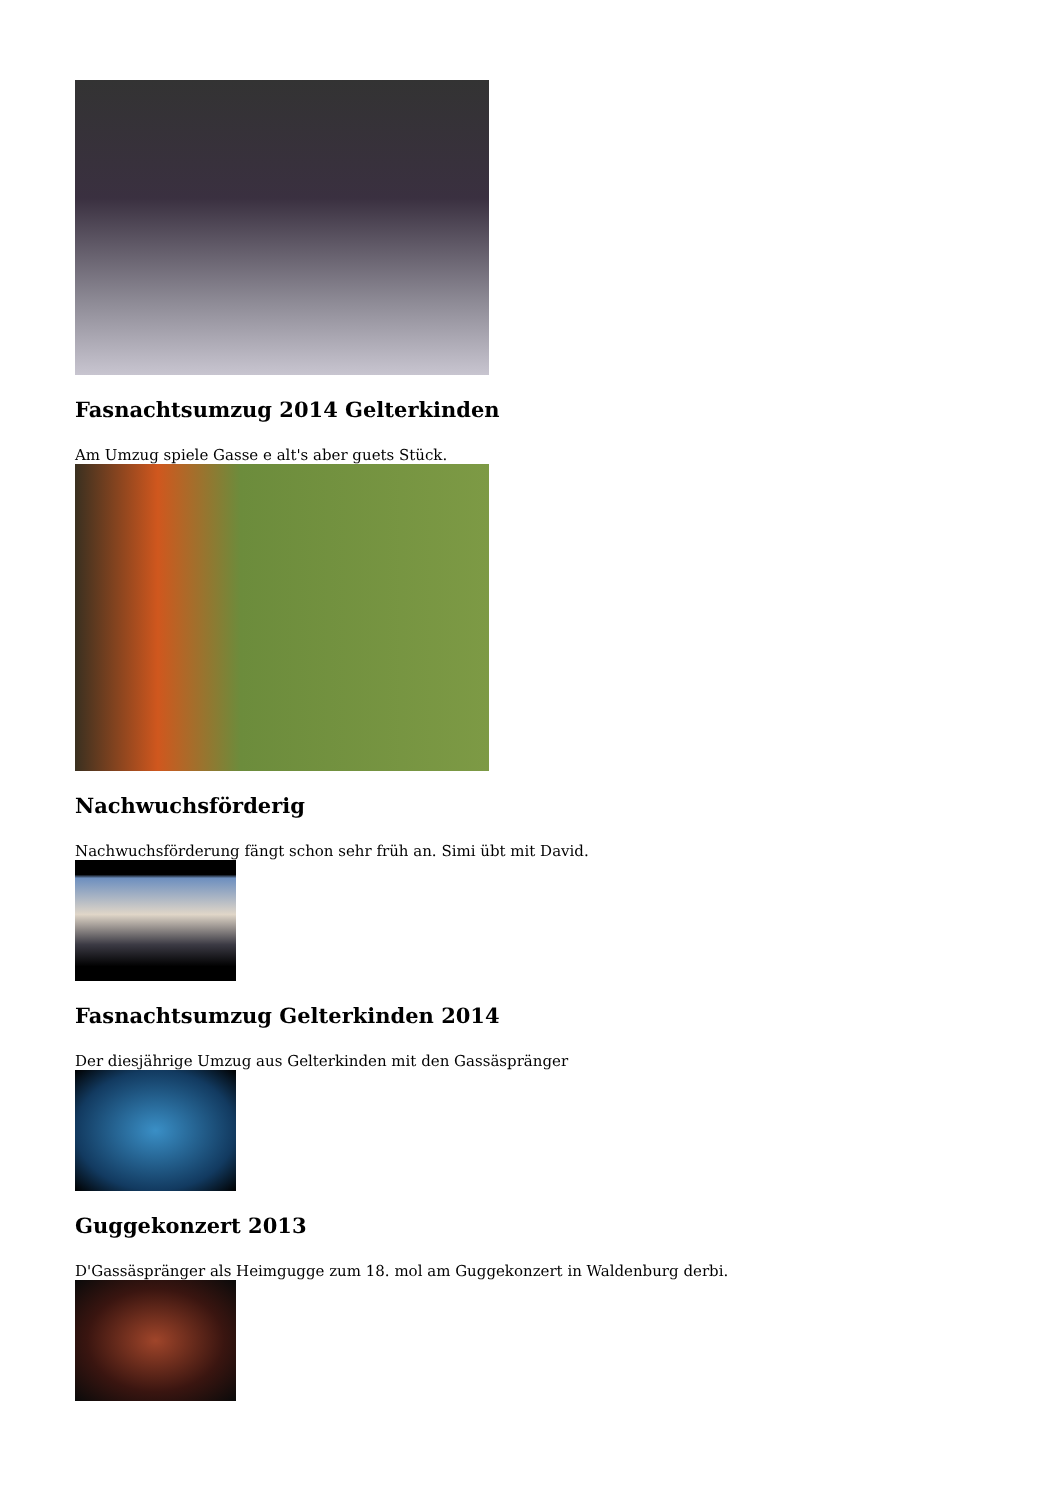Fasnachtsumzug 2014 Gelterkinden
Am Umzug spiele Gasse e alt's aber guets Stück.
Nachwuchsförderig
Nachwuchsförderung fängt schon sehr früh an. Simi übt mit David.
Fasnachtsumzug Gelterkinden 2014
Der diesjährige Umzug aus Gelterkinden mit den Gassäspränger
Guggekonzert 2013
D'Gassäspränger als Heimgugge zum 18. mol am Guggekonzert in Waldenburg derbi.